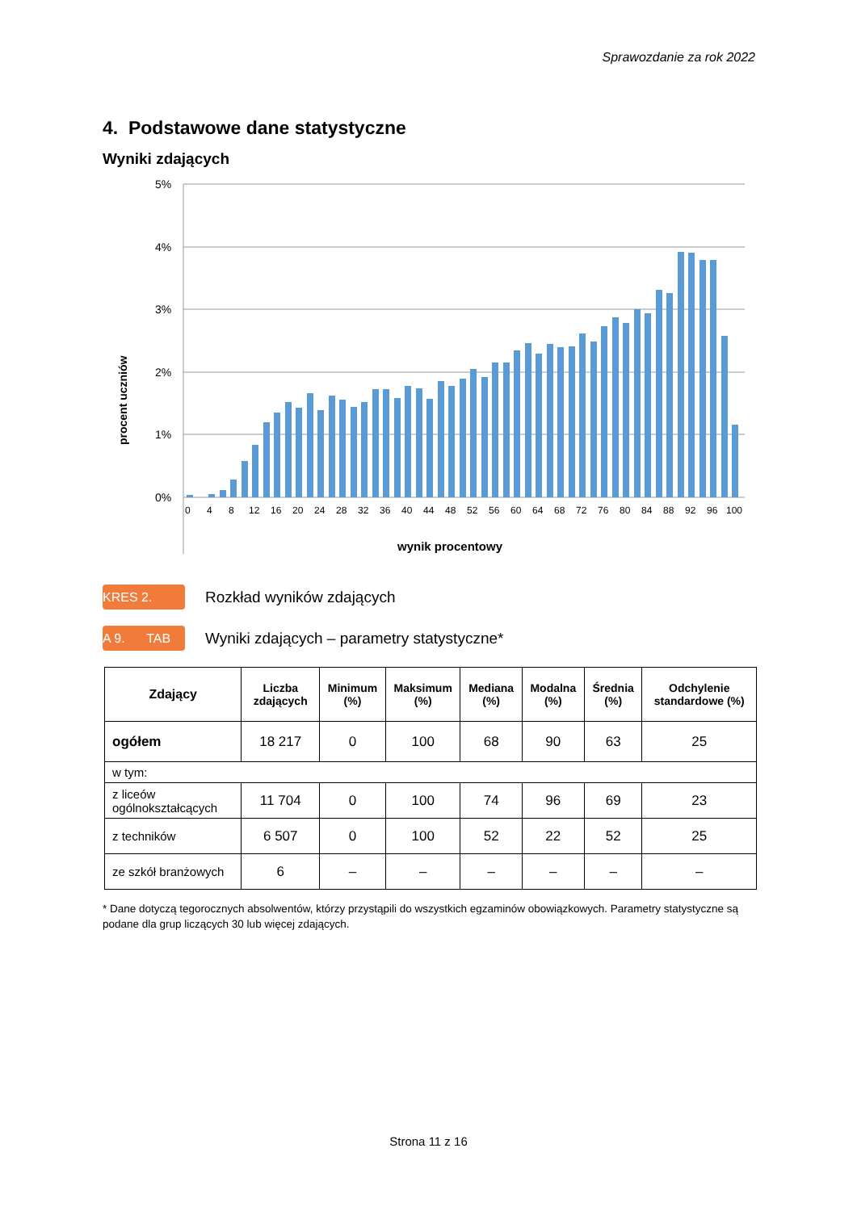Sprawozdanie za rok 2022
4. Podstawowe dane statystyczne
Wyniki zdających
procent uczniów
5%
4%
3%
2%
1%
0%
0
4
8
12
16
20
24
28
32
36
40
44
48
52
56
60
64
68
72
76
80
84
88
92
96
100
wynik procentowy
KRES 2.
Rozkład wyników zdających
A 9. TAB
Wyniki zdających – parametry statystyczne*
| Zdający | Liczba zdających | Minimum (%) | Maksimum (%) | Mediana (%) | Modalna (%) | Średnia (%) | Odchylenie standardowe (%) |
| --- | --- | --- | --- | --- | --- | --- | --- |
| ogółem | 18 217 | 0 | 100 | 68 | 90 | 63 | 25 |
| w tym: | | | | | | | |
| z liceów ogólnokształcących | 11 704 | 0 | 100 | 74 | 96 | 69 | 23 |
| z techników | 6 507 | 0 | 100 | 52 | 22 | 52 | 25 |
| ze szkół branżowych | 6 | – | – | – | – | – | – |
* Dane dotyczą tegorocznych absolwentów, którzy przystąpili do wszystkich egzaminów obowiązkowych. Parametry statystyczne są podane dla grup liczących 30 lub więcej zdających.
Strona 11 z 16